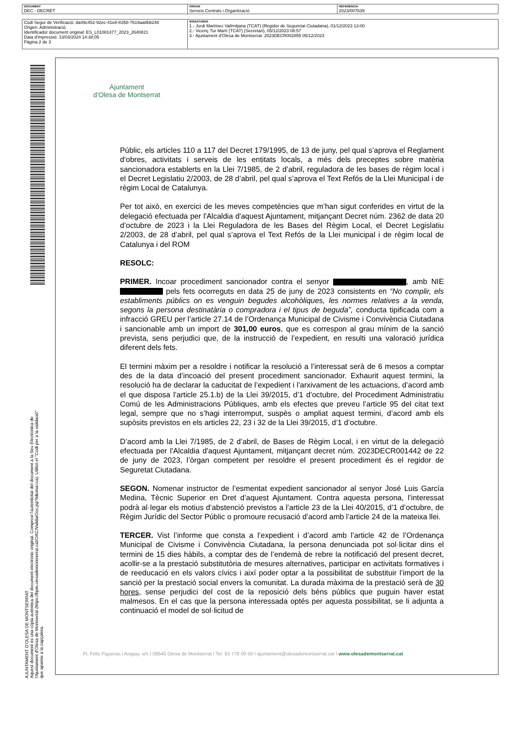| DOCUMENT DEC - DECRET | ÒRGAN Serveis Centrals i Organització | REFERÈNCIA 2023/007639 |
| Codi Segur de Verificació: da49c452-92ec-41e8-8358-7619aa8bb248 Origen: Administració Identificador document original: ES_L01081477_2023_2640821 Data d'impressió: 13/03/2024 14:38:05 Pàgina 2 de 3 | SIGNATURES 1.- Jordi Martínez Vallmitjana (TCAT) (Regidor de Seguretat Ciutadana), 01/12/2023 13:00 2.- Vicenç Tur Martí (TCAT) (Secretari), 05/12/2023 08:57 3.- Ajuntament d'Olesa de Montserrat. 2023DECR002855 05/12/2023 |
AJUNTAMENT D'OLESA DE MONTSERRAT
Aquest document és una còpia autèntica del document electrònic original. Comprovi l'autenticitat del document a la Seu Electrònica de l'Ajuntament d'Olesa de Montserrat (https://bpm.olesademontserrat.cat/OAC/ValidarDoc.jsp?idioma=ca). Utilitzi el "Codi per a la validació" que apareix a la capçalera.
Ajuntament
d'Olesa de Montserrat
Públic, els articles 110 a 117 del Decret 179/1995, de 13 de juny, pel qual s’aprova el Reglament d’obres, activitats i serveis de les entitats locals, a més dels preceptes sobre matèria sancionadora establerts en la Llei 7/1985, de 2 d’abril, reguladora de les bases de règim local i el Decret Legislatiu 2/2003, de 28 d’abril, pel qual s’aprova el Text Refós de la Llei Municipal i de règim Local de Catalunya.
Per tot això, en exercici de les meves competències que m’han sigut conferides en virtut de la delegació efectuada per l'Alcaldia d'aquest Ajuntament, mitjançant Decret núm. 2362 de data 20 d’octubre de 2023 i la Llei Reguladora de les Bases del Règim Local, el Decret Legislatiu 2/2003, de 28 d’abril, pel qual s’aprova el Text Refós de la Llei municipal i de règim local de Catalunya i del ROM
RESOLC:
PRIMER. Incoar procediment sancionador contra el senyor , amb NIE pels fets ocorreguts en data 25 de juny de 2023 consistents en “No complir, els establiments públics on es venguin begudes alcohòliques, les normes relatives a la venda, segons la persona destinatària o compradora i el tipus de beguda”, conducta tipificada com a infracció GREU per l’article 27.14 de l’Ordenança Municipal de Civisme i Convivència Ciutadana i sancionable amb un import de 301,00 euros, que es correspon al grau mínim de la sanció prevista, sens perjudici que, de la instrucció de l’expedient, en resulti una valoració jurídica diferent dels fets.
El termini màxim per a resoldre i notificar la resolució a l’interessat serà de 6 mesos a comptar des de la data d’incoació del present procediment sancionador. Exhaurit aquest termini, la resolució ha de declarar la caducitat de l’expedient i l’arxivament de les actuacions, d’acord amb el que disposa l’article 25.1.b) de la Llei 39/2015, d’1 d’octubre, del Procediment Administratiu Comú de les Administracions Públiques, amb els efectes que preveu l’article 95 del citat text legal, sempre que no s’hagi interromput, suspès o ampliat aquest termini, d’acord amb els supòsits previstos en els articles 22, 23 i 32 de la Llei 39/2015, d’1 d’octubre.
D’acord amb la Llei 7/1985, de 2 d’abril, de Bases de Règim Local, i en virtut de la delegació efectuada per l'Alcaldia d'aquest Ajuntament, mitjançant decret núm. 2023DECR001442 de 22 de juny de 2023, l’òrgan competent per resoldre el present procediment és el regidor de Seguretat Ciutadana.
SEGON. Nomenar instructor de l’esmentat expedient sancionador al senyor José Luis García Medina, Tècnic Superior en Dret d’aquest Ajuntament. Contra aquesta persona, l’interessat podrà al·legar els motius d’abstenció previstos a l’article 23 de la Llei 40/2015, d’1 d’octubre, de Règim Jurídic del Sector Públic o promoure recusació d’acord amb l’article 24 de la mateixa llei.
TERCER. Vist l’informe que consta a l’expedient i d’acord amb l’article 42 de l’Ordenança Municipal de Civisme i Convivència Ciutadana, la persona denunciada pot sol·licitar dins el termini de 15 dies hàbils, a comptar des de l’endemà de rebre la notificació del present decret, acollir-se a la prestació substitutòria de mesures alternatives, participar en activitats formatives i de reeducació en els valors cívics i així poder optar a la possibilitat de substituir l’import de la sanció per la prestació social envers la comunitat. La durada màxima de la prestació serà de 30 hores, sense perjudici del cost de la reposició dels béns públics que puguin haver estat malmesos. En el cas que la persona interessada optés per aquesta possibilitat, se li adjunta a continuació el model de sol·licitud de
Pl. Fèlix Figueras i Aragay, s/n I 08640 Olesa de Montserrat I Tel. 93 778 00 50 I ajuntament@olesademontserrat.cat I www.olesademontserrat.cat